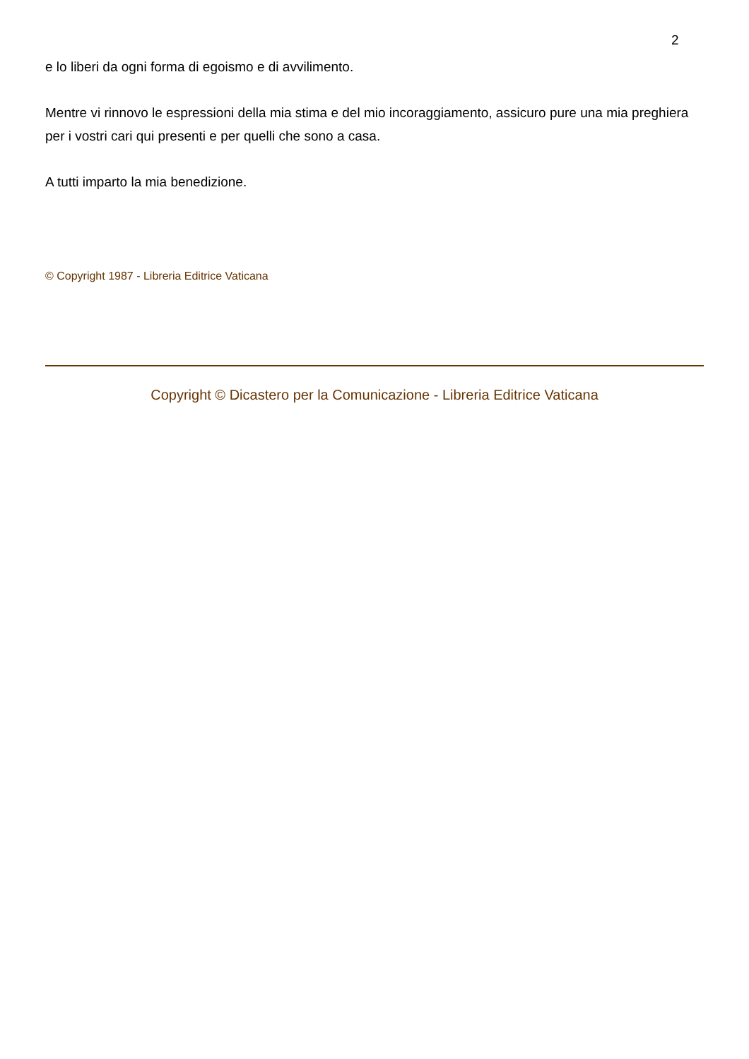2
e lo liberi da ogni forma di egoismo e di avvilimento.
Mentre vi rinnovo le espressioni della mia stima e del mio incoraggiamento, assicuro pure una mia preghiera per i vostri cari qui presenti e per quelli che sono a casa.
A tutti imparto la mia benedizione.
© Copyright 1987 - Libreria Editrice Vaticana
Copyright © Dicastero per la Comunicazione - Libreria Editrice Vaticana